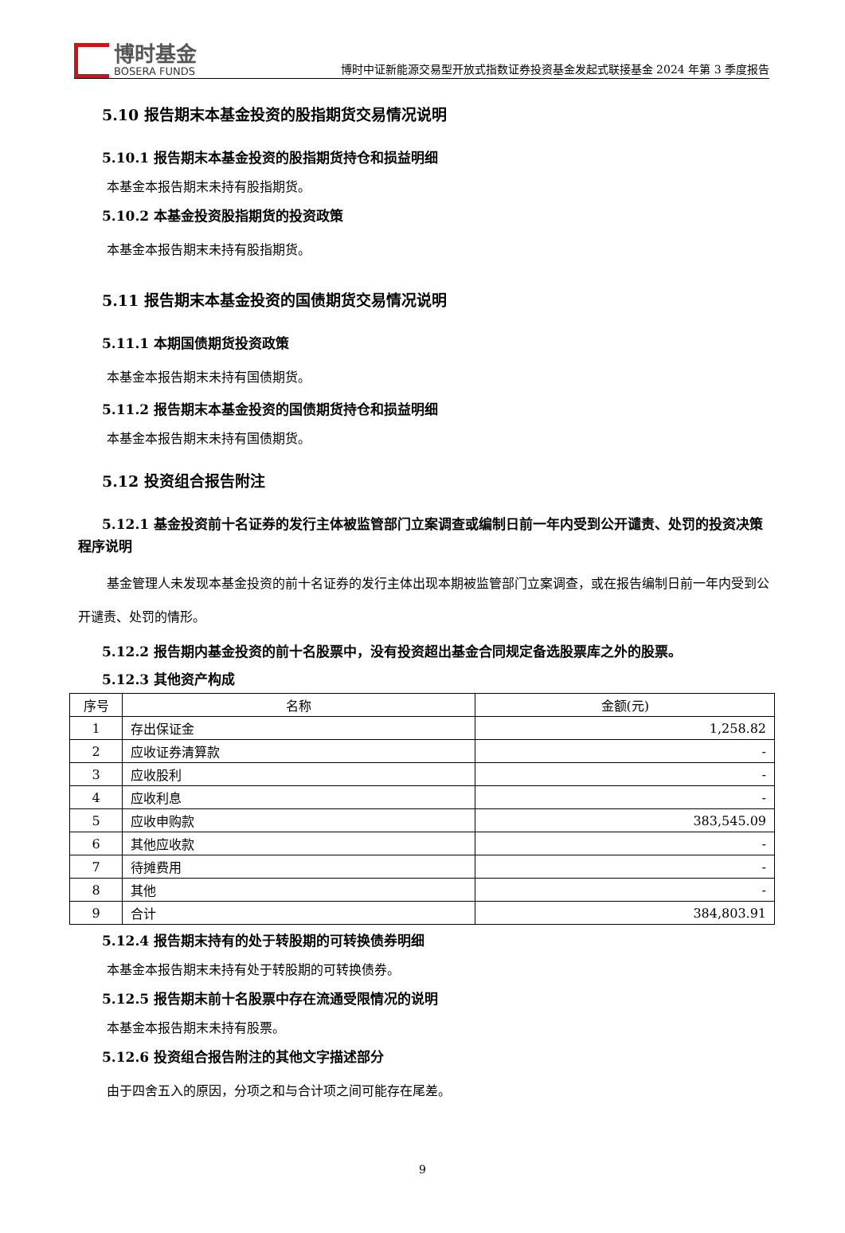博时基金
BOSERA FUNDS
博时中证新能源交易型开放式指数证券投资基金发起式联接基金 2024 年第 3 季度报告
5.10 报告期末本基金投资的股指期货交易情况说明
5.10.1 报告期末本基金投资的股指期货持仓和损益明细
本基金本报告期末未持有股指期货。
5.10.2 本基金投资股指期货的投资政策
本基金本报告期末未持有股指期货。
5.11 报告期末本基金投资的国债期货交易情况说明
5.11.1 本期国债期货投资政策
本基金本报告期末未持有国债期货。
5.11.2 报告期末本基金投资的国债期货持仓和损益明细
本基金本报告期末未持有国债期货。
5.12 投资组合报告附注
5.12.1 基金投资前十名证券的发行主体被监管部门立案调查或编制日前一年内受到公开谴责、处罚的投资决策程序说明
基金管理人未发现本基金投资的前十名证券的发行主体出现本期被监管部门立案调查，或在报告编制日前一年内受到公开谴责、处罚的情形。
5.12.2 报告期内基金投资的前十名股票中，没有投资超出基金合同规定备选股票库之外的股票。
5.12.3 其他资产构成
| 序号 | 名称 | 金额(元) |
| --- | --- | --- |
| 1 | 存出保证金 | 1,258.82 |
| 2 | 应收证券清算款 | - |
| 3 | 应收股利 | - |
| 4 | 应收利息 | - |
| 5 | 应收申购款 | 383,545.09 |
| 6 | 其他应收款 | - |
| 7 | 待摊费用 | - |
| 8 | 其他 | - |
| 9 | 合计 | 384,803.91 |
5.12.4 报告期末持有的处于转股期的可转换债券明细
本基金本报告期末未持有处于转股期的可转换债券。
5.12.5 报告期末前十名股票中存在流通受限情况的说明
本基金本报告期末未持有股票。
5.12.6 投资组合报告附注的其他文字描述部分
由于四舍五入的原因，分项之和与合计项之间可能存在尾差。
9